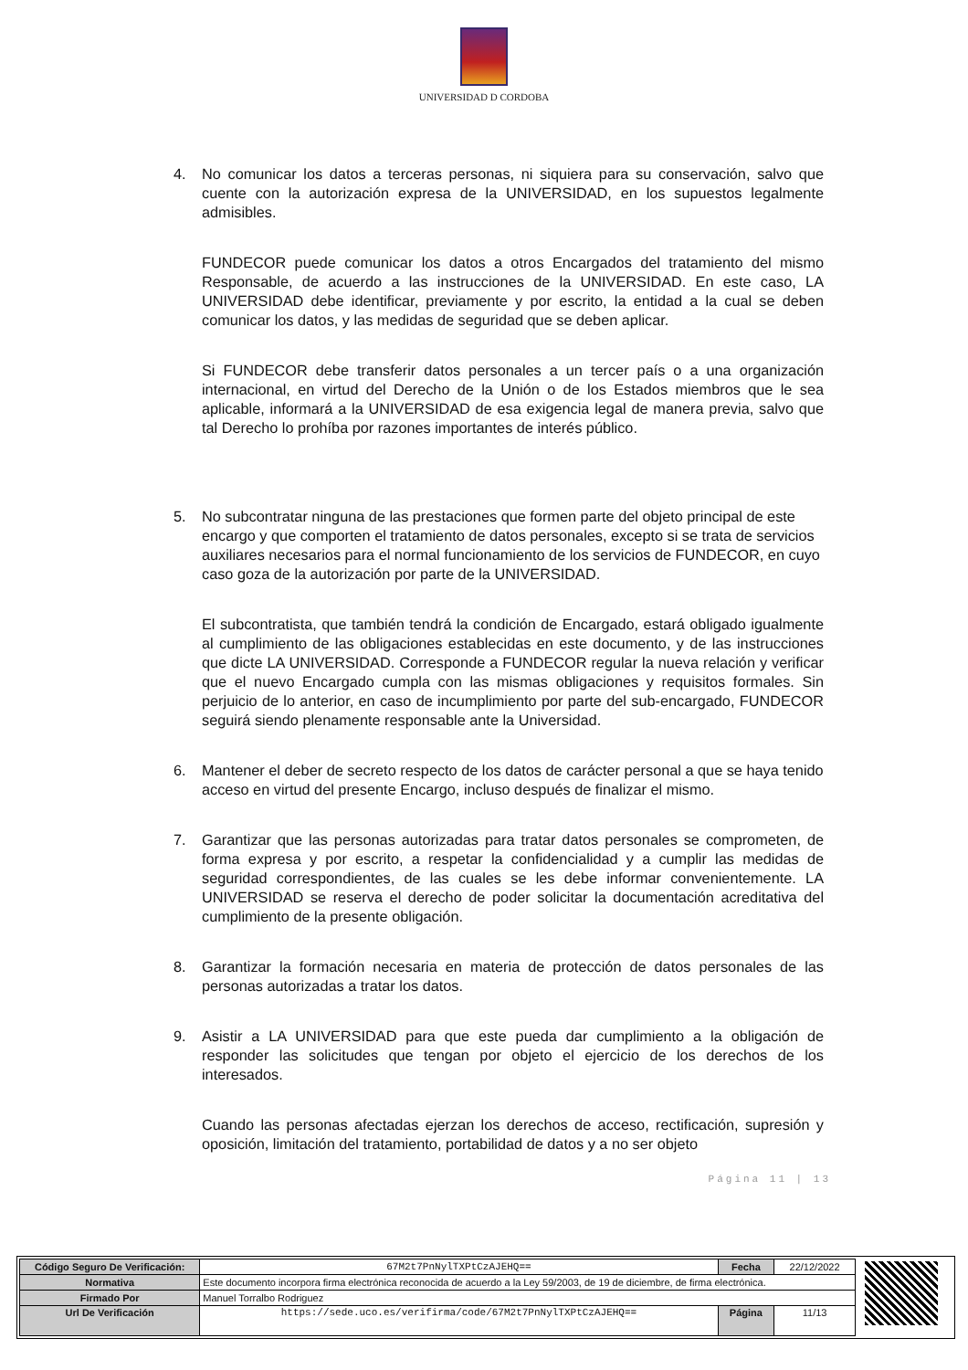UNIVERSIDAD D CORDOBA
4. No comunicar los datos a terceras personas, ni siquiera para su conservación, salvo que cuente con la autorización expresa de la UNIVERSIDAD, en los supuestos legalmente admisibles.
FUNDECOR puede comunicar los datos a otros Encargados del tratamiento del mismo Responsable, de acuerdo a las instrucciones de la UNIVERSIDAD. En este caso, LA UNIVERSIDAD debe identificar, previamente y por escrito, la entidad a la cual se deben comunicar los datos, y las medidas de seguridad que se deben aplicar.
Si FUNDECOR debe transferir datos personales a un tercer país o a una organización internacional, en virtud del Derecho de la Unión o de los Estados miembros que le sea aplicable, informará a la UNIVERSIDAD de esa exigencia legal de manera previa, salvo que tal Derecho lo prohíba por razones importantes de interés público.
5. No subcontratar ninguna de las prestaciones que formen parte del objeto principal de este encargo y que comporten el tratamiento de datos personales, excepto si se trata de servicios auxiliares necesarios para el normal funcionamiento de los servicios de FUNDECOR, en cuyo caso goza de la autorización por parte de la UNIVERSIDAD.
El subcontratista, que también tendrá la condición de Encargado, estará obligado igualmente al cumplimiento de las obligaciones establecidas en este documento, y de las instrucciones que dicte LA UNIVERSIDAD. Corresponde a FUNDECOR regular la nueva relación y verificar que el nuevo Encargado cumpla con las mismas obligaciones y requisitos formales. Sin perjuicio de lo anterior, en caso de incumplimiento por parte del sub-encargado, FUNDECOR seguirá siendo plenamente responsable ante la Universidad.
6. Mantener el deber de secreto respecto de los datos de carácter personal a que se haya tenido acceso en virtud del presente Encargo, incluso después de finalizar el mismo.
7. Garantizar que las personas autorizadas para tratar datos personales se comprometen, de forma expresa y por escrito, a respetar la confidencialidad y a cumplir las medidas de seguridad correspondientes, de las cuales se les debe informar convenientemente. LA UNIVERSIDAD se reserva el derecho de poder solicitar la documentación acreditativa del cumplimiento de la presente obligación.
8. Garantizar la formación necesaria en materia de protección de datos personales de las personas autorizadas a tratar los datos.
9. Asistir a LA UNIVERSIDAD para que este pueda dar cumplimiento a la obligación de responder las solicitudes que tengan por objeto el ejercicio de los derechos de los interesados.
Cuando las personas afectadas ejerzan los derechos de acceso, rectificación, supresión y oposición, limitación del tratamiento, portabilidad de datos y a no ser objeto
Página 11 | 13
| Código Seguro De Verificación: | 67M2t7PnNylTXPtCzAJEHQ== | Fecha | 22/12/2022 |
| Normativa | Este documento incorpora firma electrónica reconocida de acuerdo a la Ley 59/2003, de 19 de diciembre, de firma electrónica. | | |
| Firmado Por | Manuel Torralbo Rodriguez | | |
| Url De Verificación | https://sede.uco.es/verifirma/code/67M2t7PnNylTXPtCzAJEHQ== | Página | 11/13 |